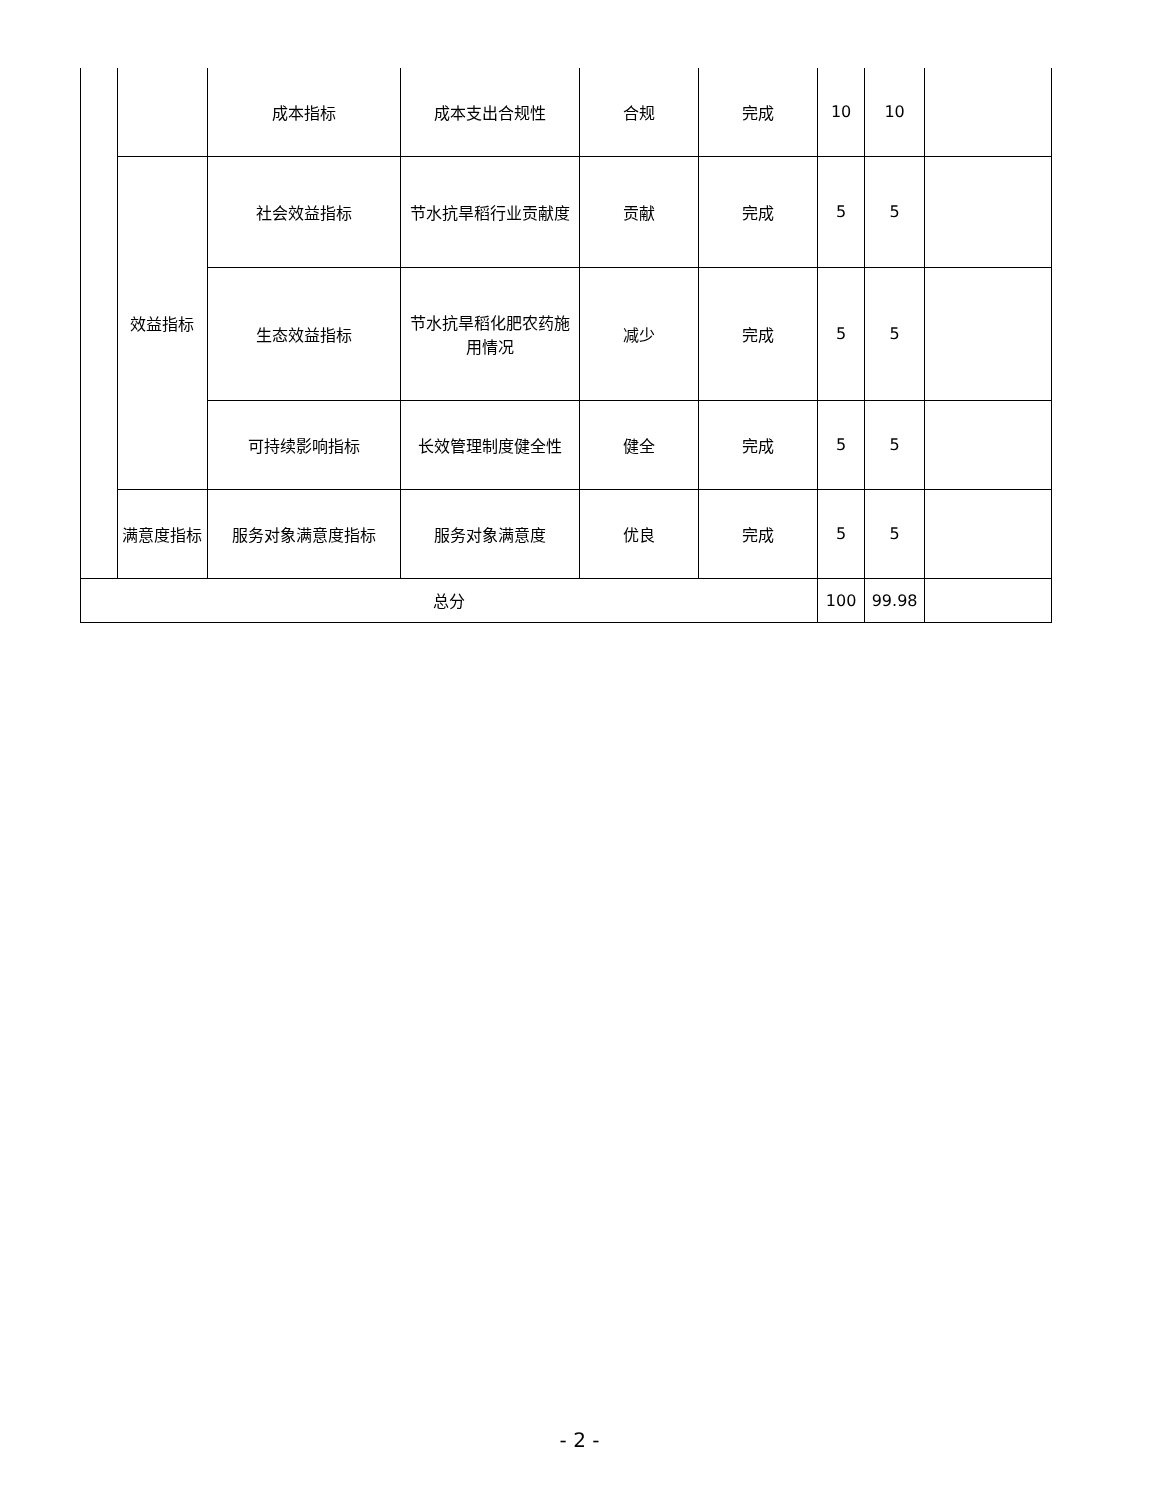| | | 成本指标 | 成本支出合规性 | 合规 | 完成 | 10 | 10 | |
| | 效益指标 | 社会效益指标 | 节水抗旱稻行业贡献度 | 贡献 | 完成 | 5 | 5 | |
| | | 生态效益指标 | 节水抗旱稻化肥农药施用情况 | 减少 | 完成 | 5 | 5 | |
| | | 可持续影响指标 | 长效管理制度健全性 | 健全 | 完成 | 5 | 5 | |
| | 满意度指标 | 服务对象满意度指标 | 服务对象满意度 | 优良 | 完成 | 5 | 5 | |
| 总分 | | | | | | 100 | 99.98 | |
- 2 -